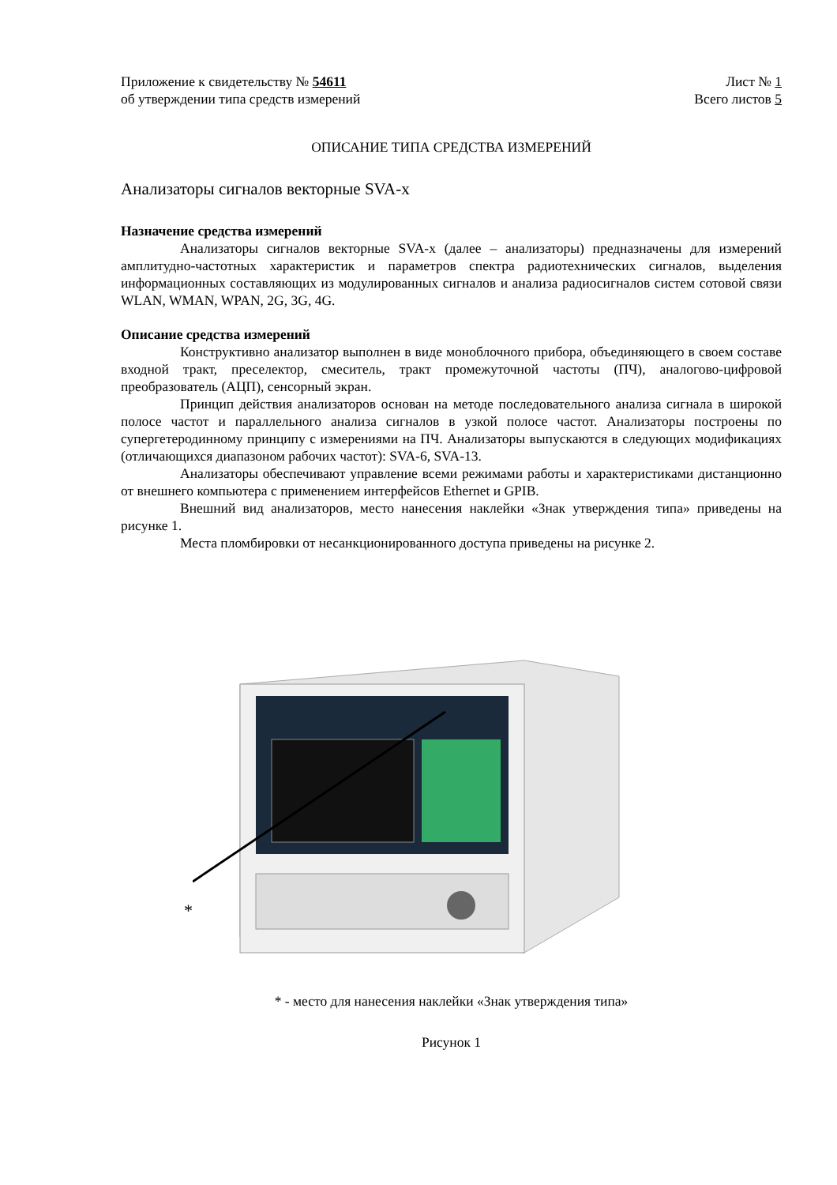Приложение к свидетельству № 54611
об утверждении типа средств измерений
Лист № 1
Всего листов 5
ОПИСАНИЕ ТИПА СРЕДСТВА ИЗМЕРЕНИЙ
Анализаторы сигналов векторные SVA-x
Назначение средства измерений
Анализаторы сигналов векторные SVA-x (далее – анализаторы) предназначены для измерений амплитудно-частотных характеристик и параметров спектра радиотехнических сигналов, выделения информационных составляющих из модулированных сигналов и анализа радиосигналов систем сотовой связи WLAN, WMAN, WPAN, 2G, 3G, 4G.
Описание средства измерений
Конструктивно анализатор выполнен в виде моноблочного прибора, объединяющего в своем составе входной тракт, преселектор, смеситель, тракт промежуточной частоты (ПЧ), аналогово-цифровой преобразователь (АЦП), сенсорный экран.
Принцип действия анализаторов основан на методе последовательного анализа сигнала в широкой полосе частот и параллельного анализа сигналов в узкой полосе частот. Анализаторы построены по супергетеродинному принципу с измерениями на ПЧ. Анализаторы выпускаются в следующих модификациях (отличающихся диапазоном рабочих частот): SVA-6, SVA-13.
Анализаторы обеспечивают управление всеми режимами работы и характеристиками дистанционно от внешнего компьютера с применением интерфейсов Ethernet и GPIB.
Внешний вид анализаторов, место нанесения наклейки «Знак утверждения типа» приведены на рисунке 1.
Места пломбировки от несанкционированного доступа приведены на рисунке 2.
*
* - место для нанесения наклейки «Знак утверждения типа»
Рисунок 1